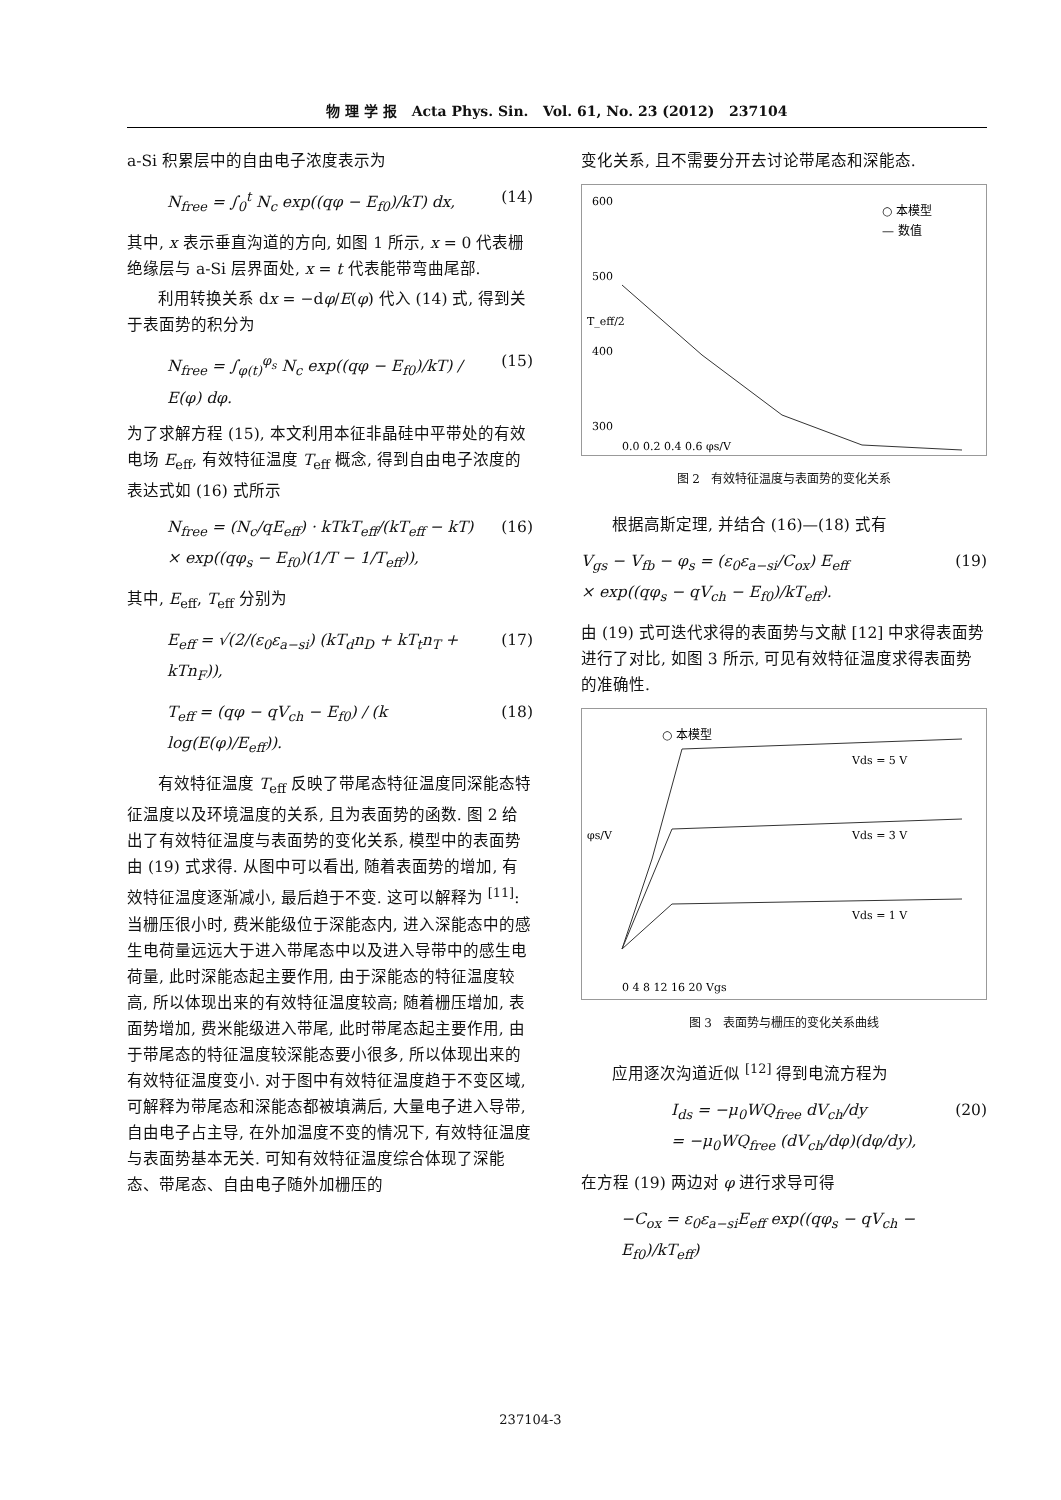物 理 学 报 Acta Phys. Sin. Vol. 61, No. 23 (2012) 237104
a-Si 积累层中的自由电子浓度表示为
N<sub>free</sub> = ∫<sub>0</sub><sup>t</sup> N<sub>c</sub> exp((qφ − E<sub>f0</sub>)/kT) dx, (14)
其中, x 表示垂直沟道的方向, 如图 1 所示, x = 0 代表栅绝缘层与 a-Si 层界面处, x = t 代表能带弯曲尾部.
利用转换关系 dx = −dφ/E(φ) 代入 (14) 式, 得到关于表面势的积分为
N<sub>free</sub> = ∫<sub>φ(t)</sub><sup>φ<sub>s</sub></sup> N<sub>c</sub> exp((qφ − E<sub>f0</sub>)/kT) / E(φ) dφ. (15)
为了求解方程 (15), 本文利用本征非晶硅中平带处的有效电场 E<sub>eff</sub>, 有效特征温度 T<sub>eff</sub> 概念, 得到自由电子浓度的表达式如 (16) 式所示
N<sub>free</sub> = (N<sub>c</sub>/qE<sub>eff</sub>) · kTkT<sub>eff</sub>/(kT<sub>eff</sub> − kT)
× exp((qφ<sub>s</sub> − E<sub>f0</sub>)(1/T − 1/T<sub>eff</sub>)), (16)
其中, E<sub>eff</sub>, T<sub>eff</sub> 分别为
E<sub>eff</sub> = √(2/(ε<sub>0</sub>ε<sub>a−si</sub>) (kT<sub>d</sub>n<sub>D</sub> + kT<sub>t</sub>n<sub>T</sub> + kTn<sub>F</sub>)), (17)
T<sub>eff</sub> = (qφ − qV<sub>ch</sub> − E<sub>f0</sub>) / (k log(E(φ)/E<sub>eff</sub>)). (18)
有效特征温度 T<sub>eff</sub> 反映了带尾态特征温度同深能态特征温度以及环境温度的关系, 且为表面势的函数. 图 2 给出了有效特征温度与表面势的变化关系, 模型中的表面势由 (19) 式求得. 从图中可以看出, 随着表面势的增加, 有效特征温度逐渐减小, 最后趋于不变. 这可以解释为 <sup>[11]</sup>: 当栅压很小时, 费米能级位于深能态内, 进入深能态中的感生电荷量远远大于进入带尾态中以及进入导带中的感生电荷量, 此时深能态起主要作用, 由于深能态的特征温度较高, 所以体现出来的有效特征温度较高; 随着栅压增加, 表面势增加, 费米能级进入带尾, 此时带尾态起主要作用, 由于带尾态的特征温度较深能态要小很多, 所以体现出来的有效特征温度变小. 对于图中有效特征温度趋于不变区域, 可解释为带尾态和深能态都被填满后, 大量电子进入导带, 自由电子占主导, 在外加温度不变的情况下, 有效特征温度与表面势基本无关. 可知有效特征温度综合体现了深能态、带尾态、自由电子随外加栅压的
变化关系, 且不需要分开去讨论带尾态和深能态.
○ 本模型
— 数值
600
500
400
300
0.0 0.2 0.4 0.6 φs/V
T_eff/2
图 2 有效特征温度与表面势的变化关系
根据高斯定理, 并结合 (16)—(18) 式有
V<sub>gs</sub> − V<sub>fb</sub> − φ<sub>s</sub> = (ε<sub>0</sub>ε<sub>a−si</sub>/C<sub>ox</sub>) E<sub>eff</sub>
× exp((qφ<sub>s</sub> − qV<sub>ch</sub> − E<sub>f0</sub>)/kT<sub>eff</sub>). (19)
由 (19) 式可迭代求得的表面势与文献 [12] 中求得表面势进行了对比, 如图 3 所示, 可见有效特征温度求得表面势的准确性.
○ 本模型
Vds = 5 V
Vds = 3 V
Vds = 1 V
0 4 8 12 16 20 Vgs
φs/V
图 3 表面势与栅压的变化关系曲线
应用逐次沟道近似 <sup>[12]</sup> 得到电流方程为
I<sub>ds</sub> = −μ<sub>0</sub>WQ<sub>free</sub> dV<sub>ch</sub>/dy
= −μ<sub>0</sub>WQ<sub>free</sub> (dV<sub>ch</sub>/dφ)(dφ/dy), (20)
在方程 (19) 两边对 φ 进行求导可得
−C<sub>ox</sub> = ε<sub>0</sub>ε<sub>a−si</sub>E<sub>eff</sub> exp((qφ<sub>s</sub> − qV<sub>ch</sub> − E<sub>f0</sub>)/kT<sub>eff</sub>)
237104-3